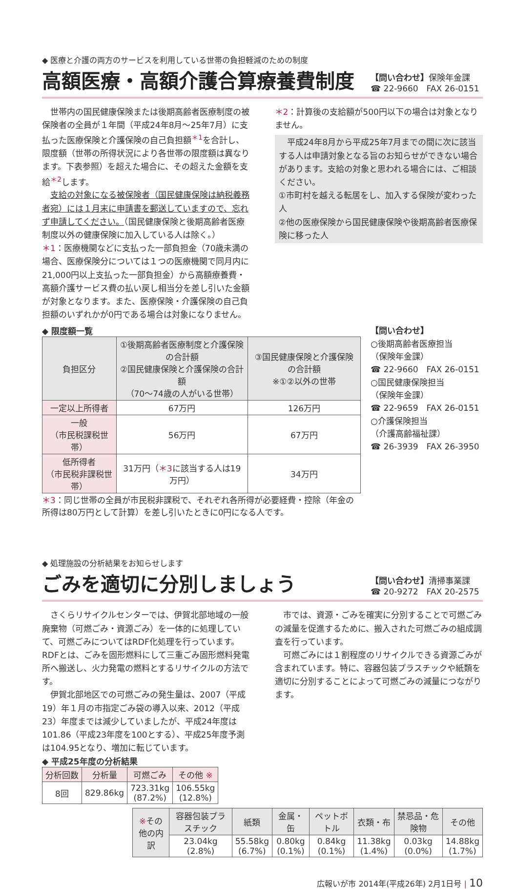◆ 医療と介護の両方のサービスを利用している世帯の負担軽減のための制度
高額医療・高額介護合算療養費制度
【問い合わせ】保険年金課
☎ 22-9660　FAX 26-0151
　世帯内の国民健康保険または後期高齢者医療制度の被保険者の全員が１年間（平成24年8月～25年7月）に支払った医療保険と介護保険の自己負担額<sup>＊1</sup>を合計し、限度額（世帯の所得状況により各世帯の限度額は異なります。下表参照）を超えた場合に、その超えた金額を支給<sup>＊2</sup>します。
　支給の対象になる被保険者（国民健康保険は納税義務者宛）には１月末に申請書を郵送していますので、忘れず申請してください。（国民健康保険と後期高齢者医療制度以外の健康保険に加入している人は除く。）
＊1：医療機関などに支払った一部負担金（70歳未満の場合、医療保険分については１つの医療機関で同月内に21,000円以上支払った一部負担金）から高額療養費・高額介護サービス費の払い戻し相当分を差し引いた金額が対象となります。また、医療保険・介護保険の自己負担額のいずれかが0円である場合は対象になりません。
＊2：計算後の支給額が500円以下の場合は対象となりません。
　平成24年8月から平成25年7月までの間に次に該当する人は申請対象となる旨のお知らせができない場合があります。支給の対象と思われる場合には、ご相談ください。
①市町村を越える転居をし、加入する保険が変わった人
②他の医療保険から国民健康保険や後期高齢者医療保険に移った人
◆ 限度額一覧
| 負担区分 | ①後期高齢者医療制度と介護保険の合計額 ②国民健康保険と介護保険の合計額 （70～74歳の人がいる世帯） | ③国民健康保険と介護保険の合計額 ※①②以外の世帯 |
| --- | --- | --- |
| 一定以上所得者 | 67万円 | 126万円 |
| 一般 （市民税課税世帯） | 56万円 | 67万円 |
| 低所得者 （市民税非課税世帯） | 31万円（ ＊3 に該当する人は19万円） | 34万円 |
＊3：同じ世帯の全員が市民税非課税で、それぞれ各所得が必要経費・控除（年金の所得は80万円として計算）を差し引いたときに0円になる人です。
【問い合わせ】
○後期高齢者医療担当
（保険年金課）
☎ 22-9660　FAX 26-0151
○国民健康保険担当
（保険年金課）
☎ 22-9659　FAX 26-0151
○介護保険担当
（介護高齢福祉課）
☎ 26-3939　FAX 26-3950
◆ 処理施設の分析結果をお知らせします
ごみを適切に分別しましょう
【問い合わせ】清掃事業課
☎ 20-9272　FAX 20-2575
　さくらリサイクルセンターでは、伊賀北部地域の一般廃棄物（可燃ごみ・資源ごみ）を一体的に処理していて、可燃ごみについてはRDF化処理を行っています。RDFとは、ごみを固形燃料にして三重ごみ固形燃料発電所へ搬送し、火力発電の燃料とするリサイクルの方法です。
　伊賀北部地区での可燃ごみの発生量は、2007（平成19）年１月の市指定ごみ袋の導入以来、2012（平成23）年度までは減少していましたが、平成24年度は101.86（平成23年度を100とする）、平成25年度予測は104.95となり、増加に転じています。
　市では、資源・ごみを確実に分別することで可燃ごみの減量を促進するために、搬入された可燃ごみの組成調査を行っています。
　可燃ごみには１割程度のリサイクルできる資源ごみが含まれています。特に、容器包装プラスチックや紙類を適切に分別することによって可燃ごみの減量につながります。
◆ 平成25年度の分析結果
| 分析回数 | 分析量 | 可燃ごみ | その他 ※ |
| --- | --- | --- | --- |
| 8回 | 829.86kg | 723.31kg (87.2%) | 106.55kg (12.8%) |
| ※ その他の内訳 | 容器包装プラスチック | 紙類 | 金属・缶 | ペットボトル | 衣類・布 | 禁忌品・危険物 | その他 |
| --- | --- | --- | --- | --- | --- | --- | --- |
| | 23.04kg (2.8%) | 55.58kg (6.7%) | 0.80kg (0.1%) | 0.84kg (0.1%) | 11.38kg (1.4%) | 0.03kg (0.0%) | 14.88kg (1.7%) |
広報いが市 2014年(平成26年) 2月1日号 | 10